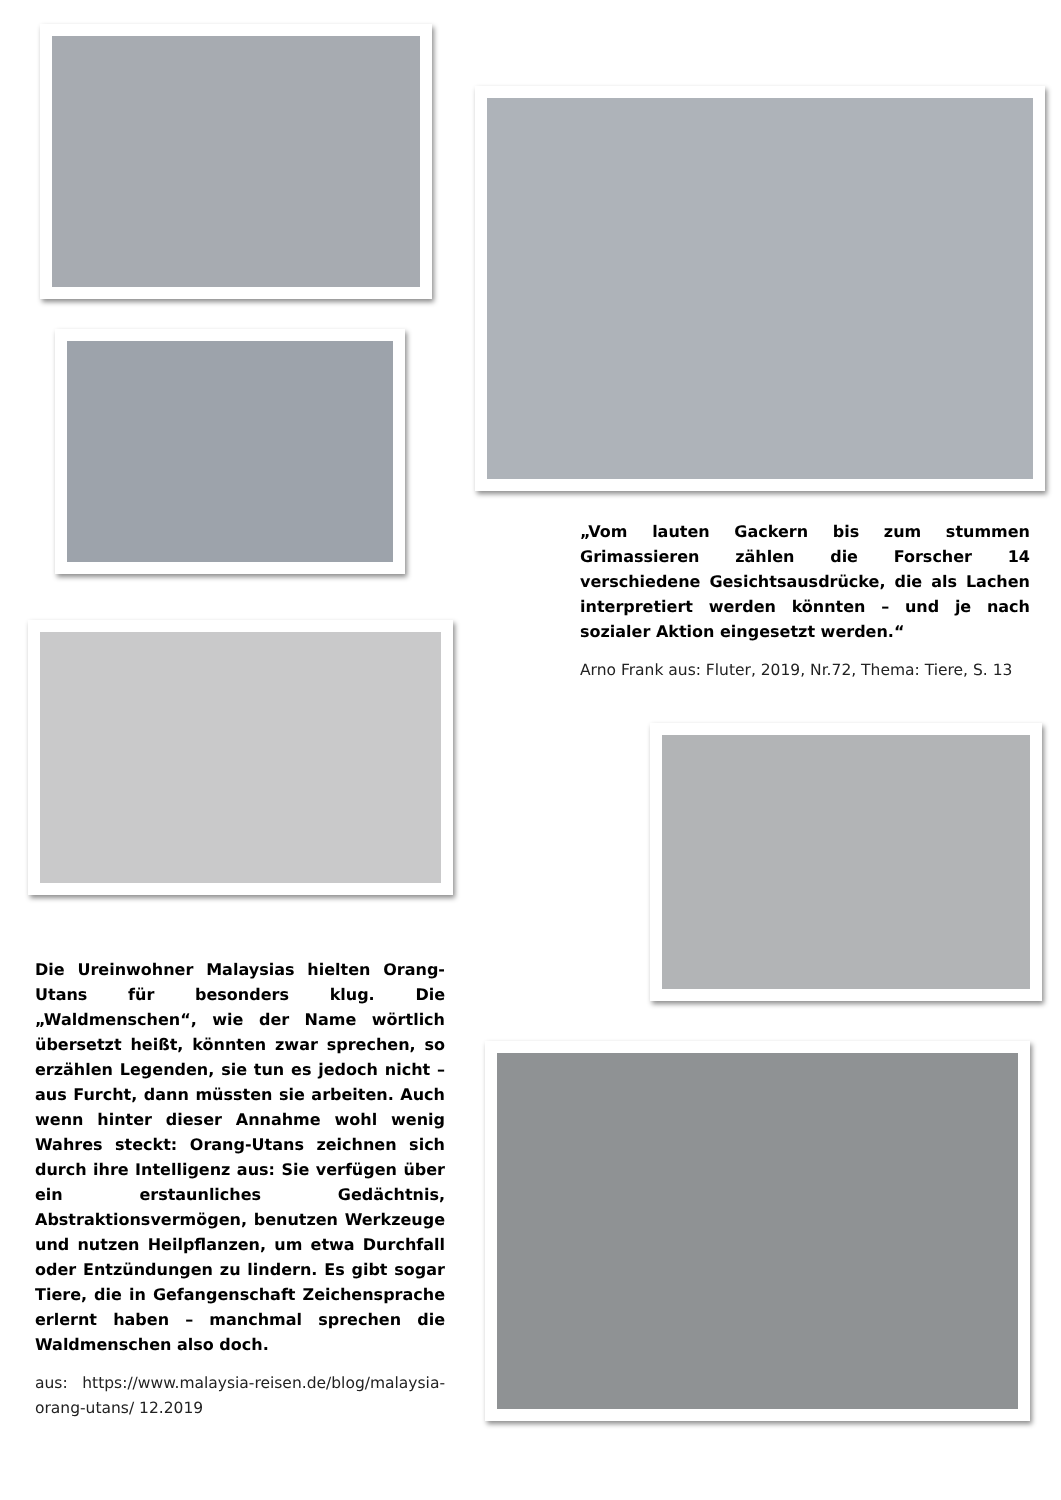Die Ureinwohner Malaysias hielten Orang-Utans für besonders klug. Die „Waldmenschen“, wie der Name wörtlich übersetzt heißt, könnten zwar sprechen, so erzählen Legenden, sie tun es jedoch nicht – aus Furcht, dann müssten sie arbeiten. Auch wenn hinter dieser Annahme wohl wenig Wahres steckt: Orang-Utans zeichnen sich durch ihre Intelligenz aus: Sie verfügen über ein erstaunliches Gedächtnis, Abstraktionsvermögen, benutzen Werkzeuge und nutzen Heilpflanzen, um etwa Durchfall oder Entzündungen zu lindern. Es gibt sogar Tiere, die in Gefangenschaft Zeichensprache erlernt haben – manchmal sprechen die Waldmenschen also doch.
aus: https://www.malaysia-reisen.de/blog/malaysia-orang-utans/ 12.2019
„Vom lauten Gackern bis zum stummen Grimassieren zählen die Forscher 14 verschiedene Gesichtsausdrücke, die als Lachen interpretiert werden könnten – und je nach sozialer Aktion eingesetzt werden.“
Arno Frank aus: Fluter, 2019, Nr.72, Thema: Tiere, S. 13